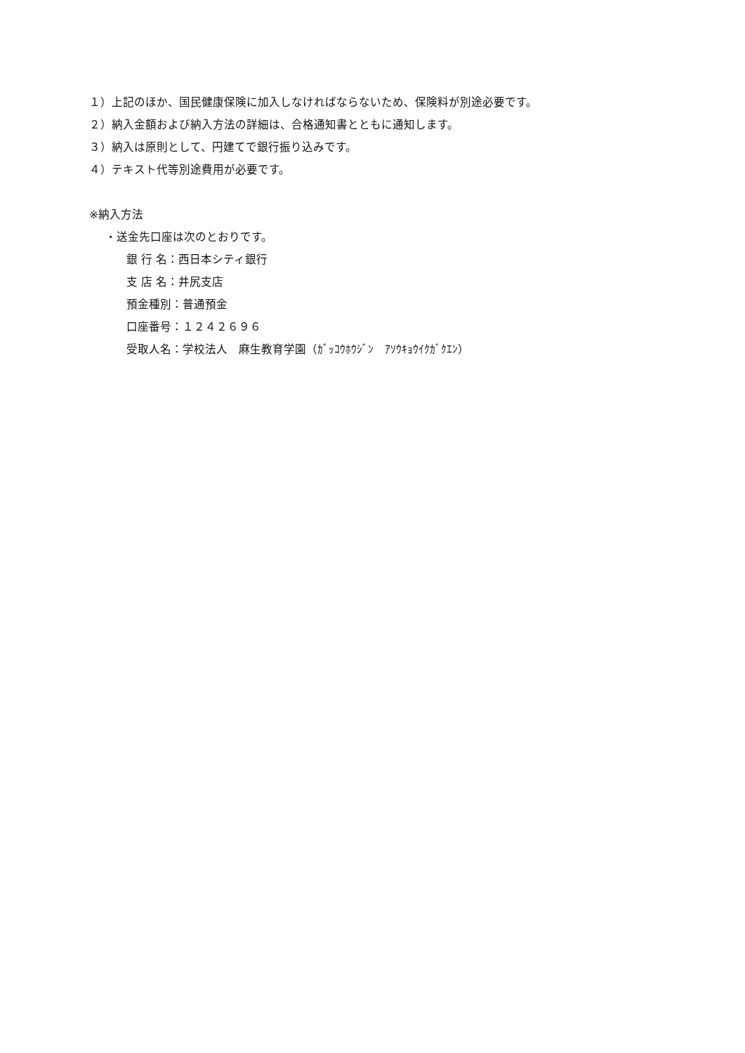１）上記のほか、国民健康保険に加入しなければならないため、保険料が別途必要です。
２）納入金額および納入方法の詳細は、合格通知書とともに通知します。
３）納入は原則として、円建てで銀行振り込みです。
４）テキスト代等別途費用が必要です。
※納入方法
・送金先口座は次のとおりです。
銀 行 名：西日本シティ銀行
支 店 名：井尻支店
預金種別：普通預金
口座番号：１２４２６９６
受取人名：学校法人　麻生教育学園（ｶﾞｯｺｳﾎｳｼﾞﾝ　ｱｿｳｷｮｳｲｸｶﾞｸｴﾝ）